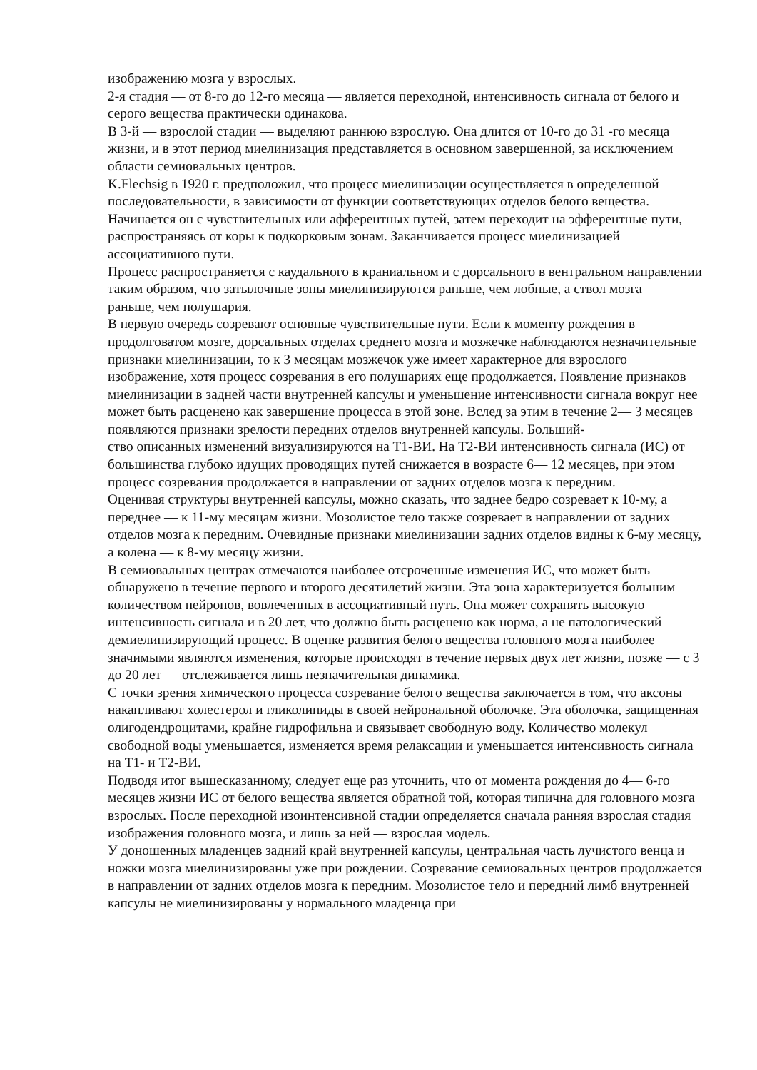изображению мозга у взрослых.
2-я стадия — от 8-го до 12-го месяца — является переходной, интенсивность сигнала от белого и серого вещества практически одинакова.
В 3-й — взрослой стадии — выделяют раннюю взрослую. Она длится от 10-го до 31 -го месяца жизни, и в этот период миелинизация представляется в основном завершенной, за исключением области семиовальных центров.
K.Flechsig в 1920 г. предположил, что процесс миелинизации осуществляется в определенной последовательности, в зависимости от функции соответствующих отделов белого вещества. Начинается он с чувствительных или афферентных путей, затем переходит на эфферентные пути, распространяясь от коры к подкорковым зонам. Заканчивается процесс миелинизацией ассоциативного пути.
Процесс распространяется с каудального в краниальном и с дорсального в вентральном направлении таким образом, что затылочные зоны миелинизируются раньше, чем лобные, а ствол мозга — раньше, чем полушария.
В первую очередь созревают основные чувствительные пути. Если к моменту рождения в продолговатом мозге, дорсальных отделах среднего мозга и мозжечке наблюдаются незначительные признаки миелинизации, то к 3 месяцам мозжечок уже имеет характерное для взрослого изображение, хотя процесс созревания в его полушариях еще продолжается. Появление признаков миелинизации в задней части внутренней капсулы и уменьшение интенсивности сигнала вокруг нее может быть расценено как завершение процесса в этой зоне. Вслед за этим в течение 2— 3 месяцев появляются признаки зрелости передних отделов внутренней капсулы. Больший-
ство описанных изменений визуализируются на Т1-ВИ. На Т2-ВИ интенсивность сигнала (ИС) от большинства глубоко идущих проводящих путей снижается в возрасте 6— 12 месяцев, при этом процесс созревания продолжается в направлении от задних отделов мозга к передним.
Оценивая структуры внутренней капсулы, можно сказать, что заднее бедро созревает к 10-му, а переднее — к 11-му месяцам жизни. Мозолистое тело также созревает в направлении от задних отделов мозга к передним. Очевидные признаки миелинизации задних отделов видны к 6-му месяцу, а колена — к 8-му месяцу жизни.
В семиовальных центрах отмечаются наиболее отсроченные изменения ИС, что может быть обнаружено в течение первого и второго десятилетий жизни. Эта зона характеризуется большим количеством нейронов, вовлеченных в ассоциативный путь. Она может сохранять высокую интенсивность сигнала и в 20 лет, что должно быть расценено как норма, а не патологический демиелинизирующий процесс. В оценке развития белого вещества головного мозга наиболее значимыми являются изменения, которые происходят в течение первых двух лет жизни, позже — с 3 до 20 лет — отслеживается лишь незначительная динамика.
С точки зрения химического процесса созревание белого вещества заключается в том, что аксоны накапливают холестерол и гликолипиды в своей нейрональной оболочке. Эта оболочка, защищенная олигодендроцитами, крайне гидрофильна и связывает свободную воду. Количество молекул свободной воды уменьшается, изменяется время релаксации и уменьшается интенсивность сигнала на Т1- и Т2-ВИ.
Подводя итог вышесказанному, следует еще раз уточнить, что от момента рождения до 4— 6-го месяцев жизни ИС от белого вещества является обратной той, которая типична для головного мозга взрослых. После переходной изоинтенсивной стадии определяется сначала ранняя взрослая стадия изображения головного мозга, и лишь за ней — взрослая модель.
У доношенных младенцев задний край внутренней капсулы, центральная часть лучистого венца и ножки мозга миелинизированы уже при рождении. Созревание семиовальных центров продолжается в направлении от задних отделов мозга к передним. Мозолистое тело и передний лимб внутренней капсулы не миелинизированы у нормального младенца при